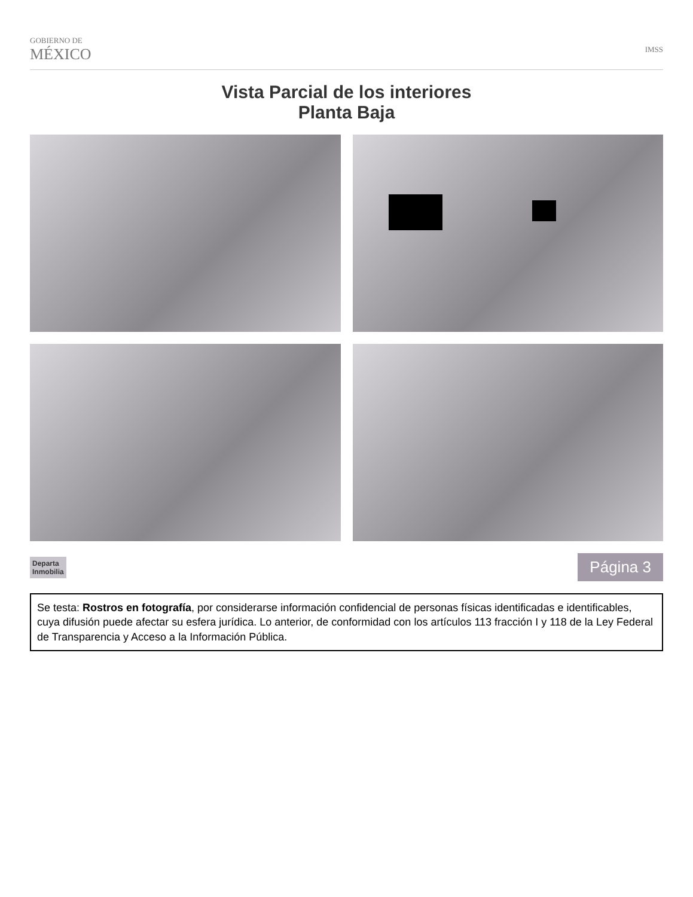GOBIERNO DE
MÉXICO
IMSS
Vista Parcial de los interiores
Planta Baja
Departa
Inmobilia
Página 3
Se testa: Rostros en fotografía, por considerarse información confidencial de personas físicas identificadas e identificables, cuya difusión puede afectar su esfera jurídica. Lo anterior, de conformidad con los artículos 113 fracción I y 118 de la Ley Federal de Transparencia y Acceso a la Información Pública.